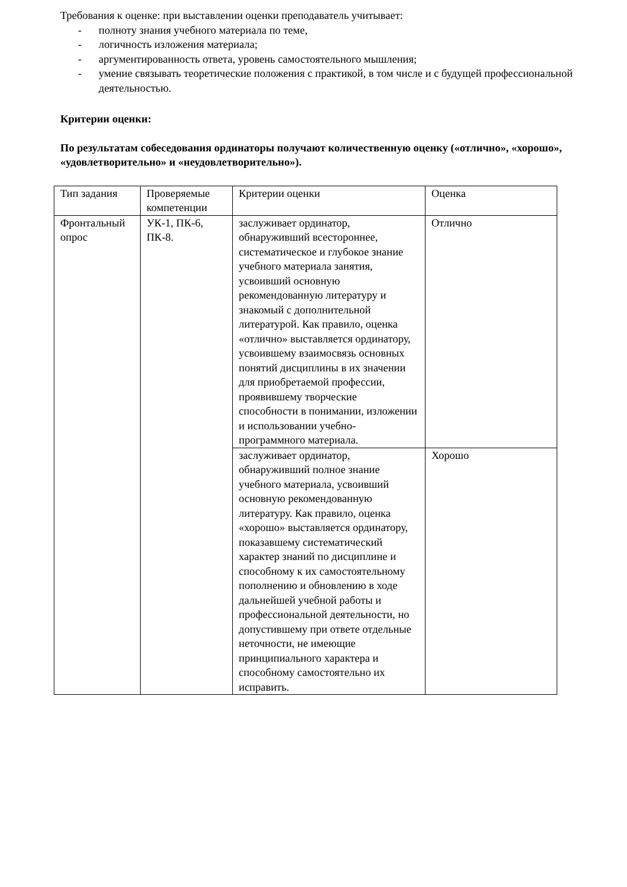Требования к оценке: при выставлении оценки преподаватель учитывает:
- полноту знания учебного материала по теме,
- логичность изложения материала;
- аргументированность ответа, уровень самостоятельного мышления;
- умение связывать теоретические положения с практикой, в том числе и с будущей профессиональной деятельностью.
Критерии оценки:
По результатам собеседования ординаторы получают количественную оценку («отлично», «хорошо», «удовлетворительно» и «неудовлетворительно»).
| Тип задания | Проверяемые компетенции | Критерии оценки | Оценка |
| Фронтальный опрос | УК-1, ПК-6, ПК-8. | заслуживает ординатор, обнаруживший всестороннее, систематическое и глубокое знание учебного материала занятия, усвоивший основную рекомендованную литературу и знакомый с дополнительной литературой. Как правило, оценка «отлично» выставляется ординатору, усвоившему взаимосвязь основных понятий дисциплины в их значении для приобретаемой профессии, проявившему творческие способности в понимании, изложении и использовании учебно- программного материала. | Отлично |
| | | заслуживает ординатор, обнаруживший полное знание учебного материала, усвоивший основную рекомендованную литературу. Как правило, оценка «хорошо» выставляется ординатору, показавшему систематический характер знаний по дисциплине и способному к их самостоятельному пополнению и обновлению в ходе дальнейшей учебной работы и профессиональной деятельности, но допустившему при ответе отдельные неточности, не имеющие принципиального характера и способному самостоятельно их исправить. | Хорошо |